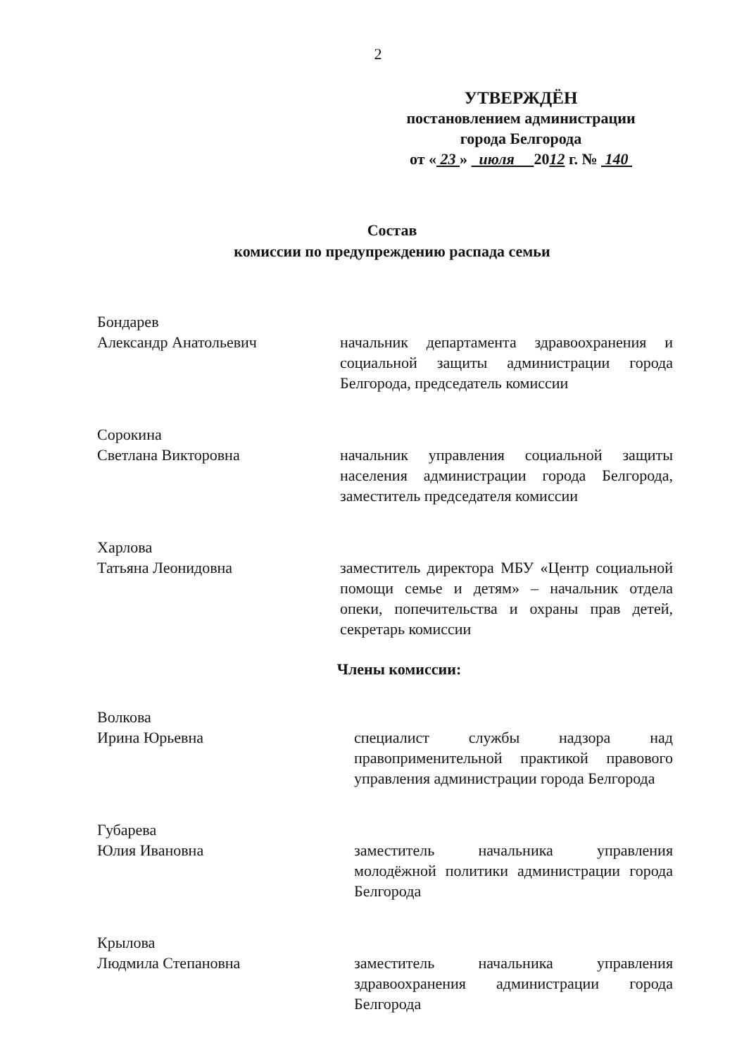2
УТВЕРЖДЁН
постановлением администрации
города Белгорода
от « 23 » июля 2012 г. № 140
Состав
комиссии по предупреждению распада семьи
Бондарев
Александр Анатольевич
начальник департамента здравоохранения и социальной защиты администрации города Белгорода, председатель комиссии
Сорокина
Светлана Викторовна
начальник управления социальной защиты населения администрации города Белгорода, заместитель председателя комиссии
Харлова
Татьяна Леонидовна
заместитель директора МБУ «Центр социальной помощи семье и детям» – начальник отдела опеки, попечительства и охраны прав детей, секретарь комиссии
Члены комиссии:
Волкова
Ирина Юрьевна
специалист службы надзора над правоприменительной практикой правового управления администрации города Белгорода
Губарева
Юлия Ивановна
заместитель начальника управления молодёжной политики администрации города Белгорода
Крылова
Людмила Степановна
заместитель начальника управления здравоохранения администрации города Белгорода